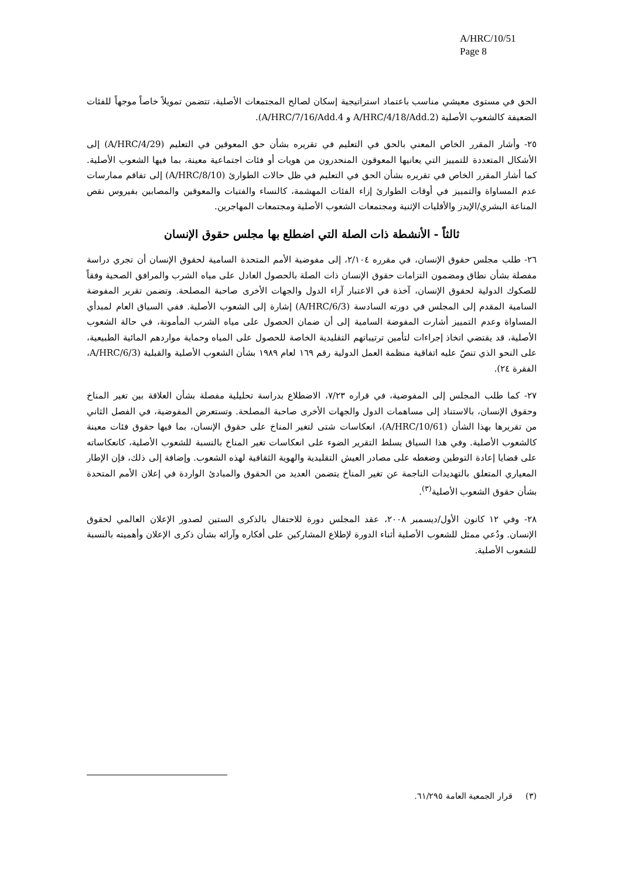A/HRC/10/51
Page 8
الحق في مستوى معيشي مناسب باعتماد استراتيجية إسكان لصالح المجتمعات الأصلية، تتضمن تمويلاً خاصاً موجهاً للفئات الضعيفة كالشعوب الأصلية (A/HRC/4/18/Add.2 و A/HRC/7/16/Add.4).
٢٥- وأشار المقرر الخاص المعني بالحق في التعليم في تقريره بشأن حق المعوقين في التعليم (A/HRC/4/29) إلى الأشكال المتعددة للتمييز التي يعانيها المعوقون المنحدرون من هويات أو فئات اجتماعية معينة، بما فيها الشعوب الأصلية. كما أشار المقرر الخاص في تقريره بشأن الحق في التعليم في ظل حالات الطوارئ (A/HRC/8/10) إلى تفاقم ممارسات عدم المساواة والتمييز في أوقات الطوارئ إزاء الفئات المهشمة، كالنساء والفتيات والمعوقين والمصابين بفيروس نقص المناعة البشري/الإيدز والأقليات الإثنية ومجتمعات الشعوب الأصلية ومجتمعات المهاجرين.
ثالثاً - الأنشطة ذات الصلة التي اضطلع بها مجلس حقوق الإنسان
٢٦- طلب مجلس حقوق الإنسان، في مقرره ٢/١٠٤، إلى مفوضية الأمم المتحدة السامية لحقوق الإنسان أن تجري دراسة مفصلة بشأن نطاق ومضمون التزامات حقوق الإنسان ذات الصلة بالحصول العادل على مياه الشرب والمرافق الصحية وفقاً للصكوك الدولية لحقوق الإنسان، آخذة في الاعتبار آراء الدول والجهات الأخرى صاحبة المصلحة. وتضمن تقرير المفوضة السامية المقدم إلى المجلس في دورته السادسة (A/HRC/6/3) إشارة إلى الشعوب الأصلية. ففي السياق العام لمبدأي المساواة وعدم التمييز أشارت المفوضة السامية إلى أن ضمان الحصول على مياه الشرب المأمونة، في حالة الشعوب الأصلية، قد يقتضي اتخاذ إجراءات لتأمين ترتيباتهم التقليدية الخاصة للحصول على المياه وحماية مواردهم المائية الطبيعية، على النحو الذي تنصّ عليه اتفاقية منظمة العمل الدولية رقم ١٦٩ لعام ١٩٨٩ بشأن الشعوب الأصلية والقبلية (A/HRC/6/3، الفقرة ٢٤).
٢٧- كما طلب المجلس إلى المفوضية، في قراره ٧/٢٣، الاضطلاع بدراسة تحليلية مفصلة بشأن العلاقة بين تغير المناخ وحقوق الإنسان، بالاستناد إلى مساهمات الدول والجهات الأخرى صاحبة المصلحة. وتستعرض المفوضية، في الفصل الثاني من تقريرها بهذا الشأن (A/HRC/10/61)، انعكاسات شتى لتغير المناخ على حقوق الإنسان، بما فيها حقوق فئات معينة كالشعوب الأصلية. وفي هذا السياق يسلط التقرير الضوء على انعكاسات تغير المناخ بالنسبة للشعوب الأصلية، كانعكاساته على قضايا إعادة التوطين وضغطه على مصادر العيش التقليدية والهوية الثقافية لهذه الشعوب. وإضافة إلى ذلك، فإن الإطار المعياري المتعلق بالتهديدات الناجمة عن تغير المناخ يتضمن العديد من الحقوق والمبادئ الواردة في إعلان الأمم المتحدة بشأن حقوق الشعوب الأصلية<sup>(٣)</sup>.
٢٨- وفي ١٢ كانون الأول/ديسمبر ٢٠٠٨، عقد المجلس دورة للاحتفال بالذكرى الستين لصدور الإعلان العالمي لحقوق الإنسان. ودُعي ممثل للشعوب الأصلية أثناء الدورة لإطلاع المشاركين على أفكاره وآرائه بشأن ذكرى الإعلان وأهميته بالنسبة للشعوب الأصلية.
(٣) قرار الجمعية العامة ٦١/٢٩٥.